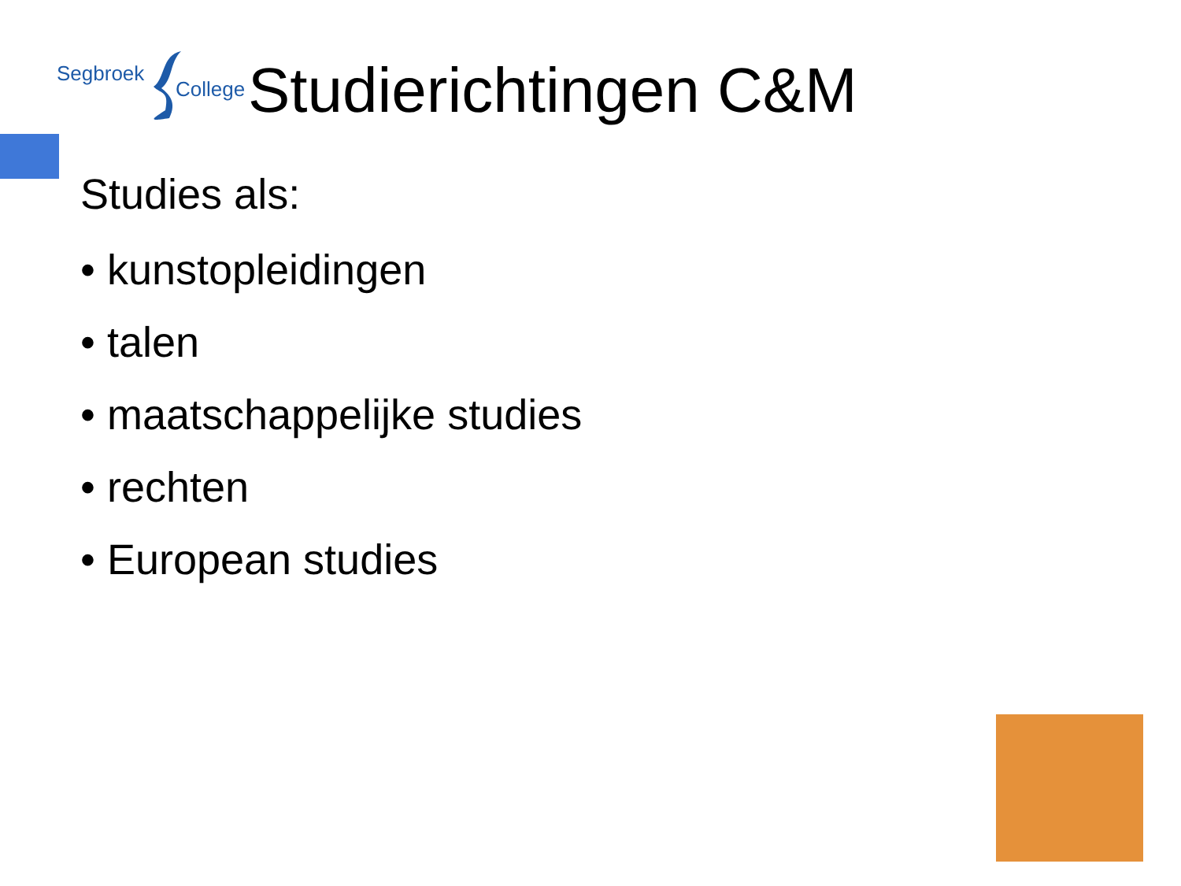Segbroek
College
Studierichtingen C&M
Studies als:
• kunstopleidingen
• talen
• maatschappelijke studies
• rechten
• European studies